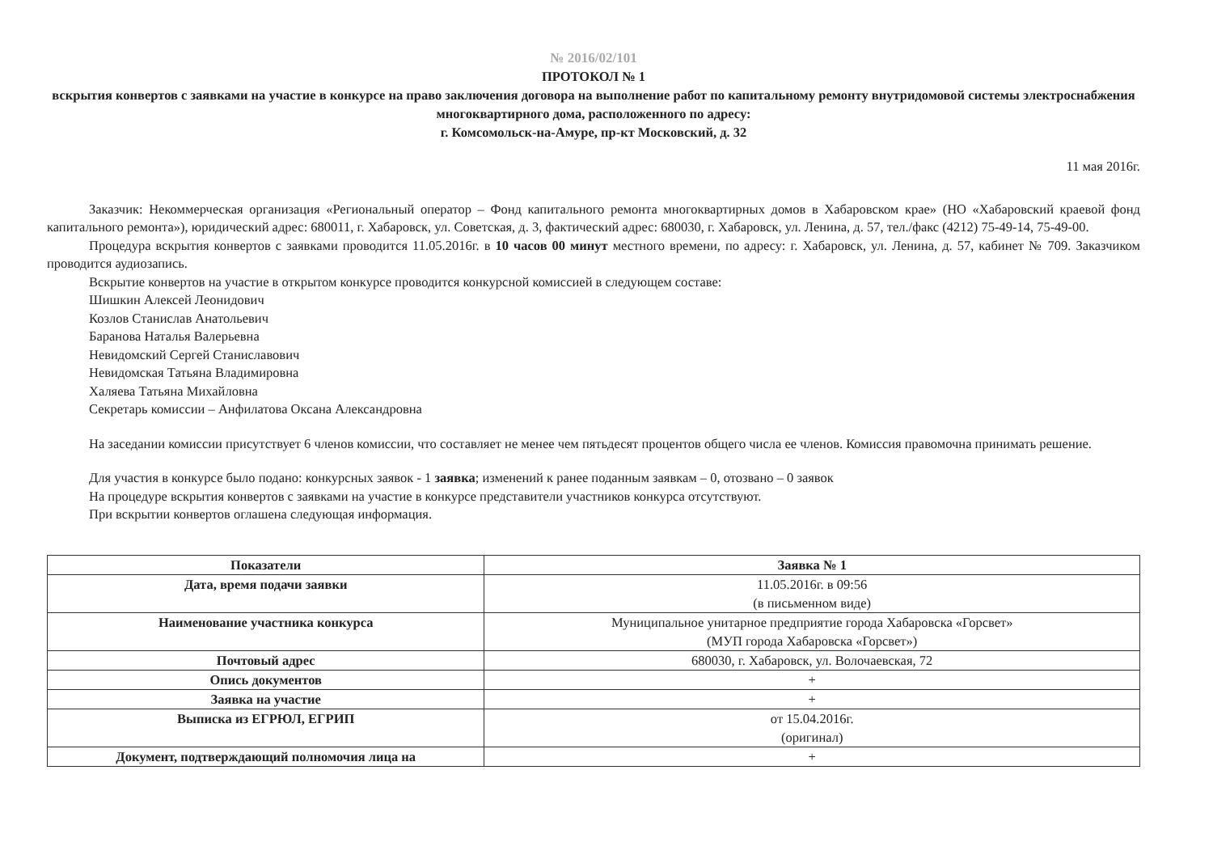№ 2016/02/101
ПРОТОКОЛ № 1
вскрытия конвертов с заявками на участие в конкурсе на право заключения договора на выполнение работ по капитальному ремонту внутридомовой системы электроснабжения многоквартирного дома, расположенного по адресу:
г. Комсомольск-на-Амуре, пр-кт Московский, д. 32
11 мая 2016г.
Заказчик: Некоммерческая организация «Региональный оператор – Фонд капитального ремонта многоквартирных домов в Хабаровском крае» (НО «Хабаровский краевой фонд капитального ремонта»), юридический адрес: 680011, г. Хабаровск, ул. Советская, д. 3, фактический адрес: 680030, г. Хабаровск, ул. Ленина, д. 57, тел./факс (4212) 75-49-14, 75-49-00.
Процедура вскрытия конвертов с заявками проводится 11.05.2016г. в 10 часов 00 минут местного времени, по адресу: г. Хабаровск, ул. Ленина, д. 57, кабинет № 709. Заказчиком проводится аудиозапись.
Вскрытие конвертов на участие в открытом конкурсе проводится конкурсной комиссией в следующем составе:
Шишкин Алексей Леонидович
Козлов Станислав Анатольевич
Баранова Наталья Валерьевна
Невидомский Сергей Станиславович
Невидомская Татьяна Владимировна
Халяева Татьяна Михайловна
Секретарь комиссии – Анфилатова Оксана Александровна
На заседании комиссии присутствует 6 членов комиссии, что составляет не менее чем пятьдесят процентов общего числа ее членов. Комиссия правомочна принимать решение.
Для участия в конкурсе было подано: конкурсных заявок - 1 заявка; изменений к ранее поданным заявкам – 0, отозвано – 0 заявок
На процедуре вскрытия конвертов с заявками на участие в конкурсе представители участников конкурса отсутствуют.
При вскрытии конвертов оглашена следующая информация.
| Показатели | Заявка № 1 |
| Дата, время подачи заявки | 11.05.2016г. в 09:56 (в письменном виде) |
| Наименование участника конкурса | Муниципальное унитарное предприятие города Хабаровска «Горсвет» (МУП города Хабаровска «Горсвет») |
| Почтовый адрес | 680030, г. Хабаровск, ул. Волочаевская, 72 |
| Опись документов | + |
| Заявка на участие | + |
| Выписка из ЕГРЮЛ, ЕГРИП | от 15.04.2016г. (оригинал) |
| Документ, подтверждающий полномочия лица на | + |